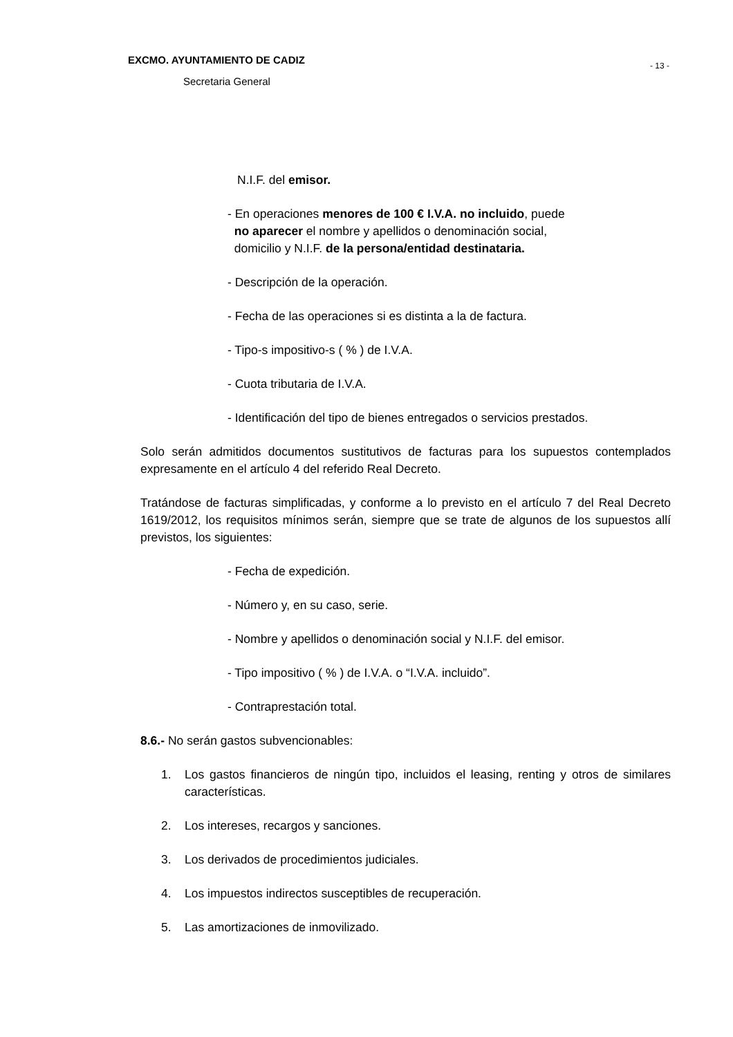EXCMO. AYUNTAMIENTO DE CADIZ
Secretaria General
- 13 -
N.I.F. del emisor.
- En operaciones menores de 100 € I.V.A. no incluido, puede
no aparecer el nombre y apellidos o denominación social,
domicilio y N.I.F. de la persona/entidad destinataria.
- Descripción de la operación.
- Fecha de las operaciones si es distinta a la de factura.
- Tipo-s impositivo-s ( % ) de I.V.A.
- Cuota tributaria de I.V.A.
- Identificación del tipo de bienes entregados o servicios prestados.
Solo serán admitidos documentos sustitutivos de facturas para los supuestos contemplados expresamente en el artículo 4 del referido Real Decreto.
Tratándose de facturas simplificadas, y conforme a lo previsto en el artículo 7 del Real Decreto 1619/2012, los requisitos mínimos serán, siempre que se trate de algunos de los supuestos allí previstos, los siguientes:
- Fecha de expedición.
- Número y, en su caso, serie.
- Nombre y apellidos o denominación social y N.I.F. del emisor.
- Tipo impositivo ( % ) de I.V.A. o “I.V.A. incluido”.
- Contraprestación total.
8.6.- No serán gastos subvencionables:
1. Los gastos financieros de ningún tipo, incluidos el leasing, renting y otros de similares características.
2. Los intereses, recargos y sanciones.
3. Los derivados de procedimientos judiciales.
4. Los impuestos indirectos susceptibles de recuperación.
5. Las amortizaciones de inmovilizado.